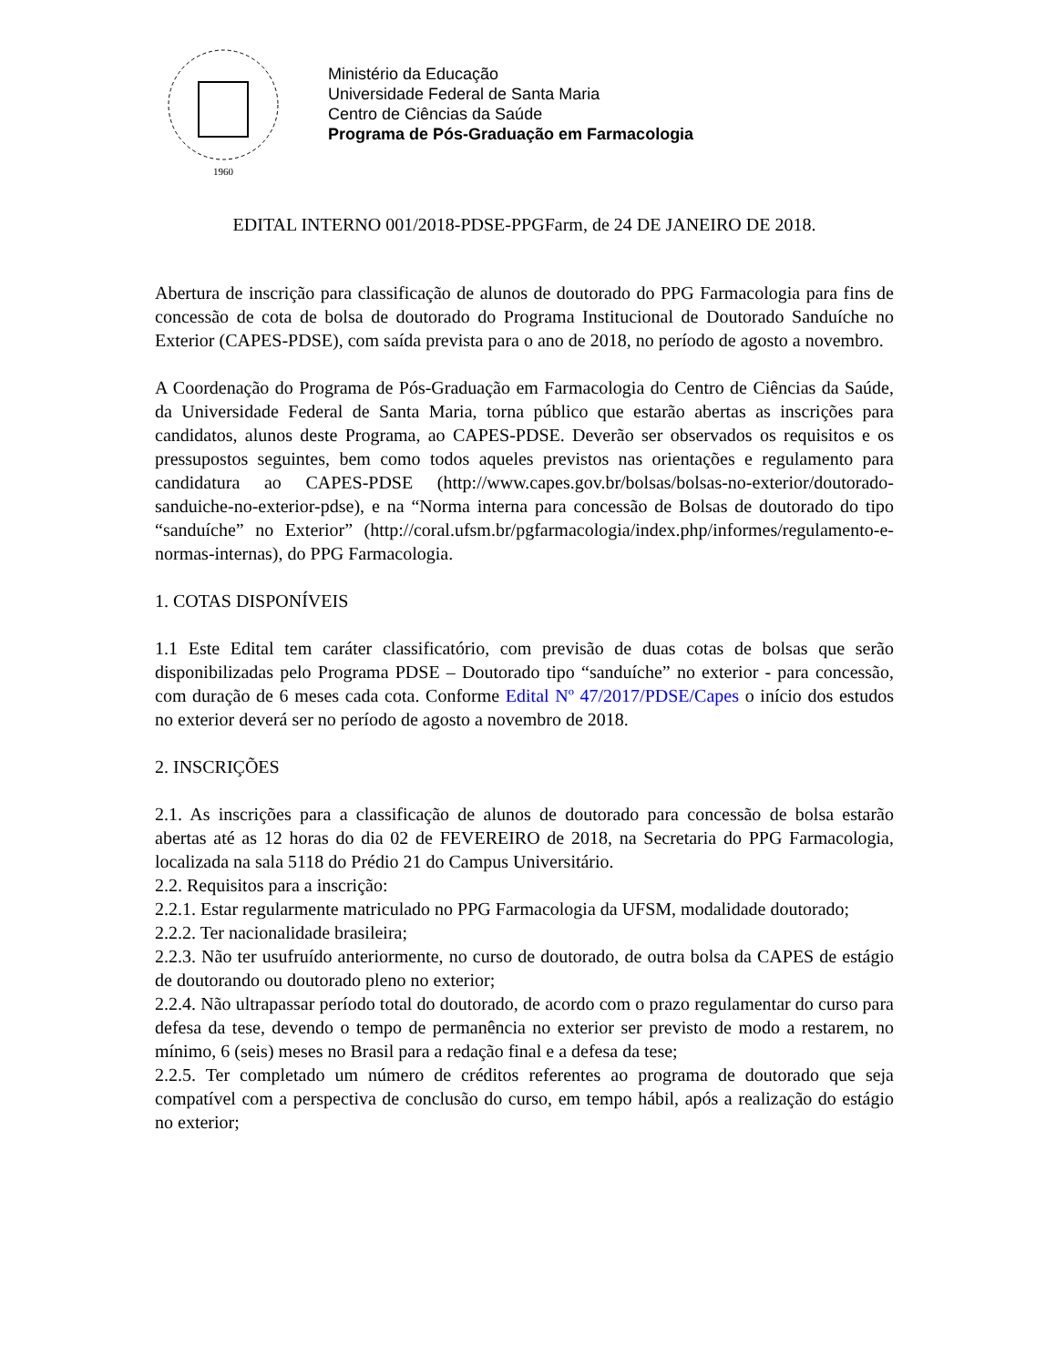1960
Ministério da Educação
Universidade Federal de Santa Maria
Centro de Ciências da Saúde
Programa de Pós-Graduação em Farmacologia
EDITAL INTERNO 001/2018-PDSE-PPGFarm, de 24 DE JANEIRO DE 2018.
Abertura de inscrição para classificação de alunos de doutorado do PPG Farmacologia para fins de concessão de cota de bolsa de doutorado do Programa Institucional de Doutorado Sanduíche no Exterior (CAPES-PDSE), com saída prevista para o ano de 2018, no período de agosto a novembro.
A Coordenação do Programa de Pós-Graduação em Farmacologia do Centro de Ciências da Saúde, da Universidade Federal de Santa Maria, torna público que estarão abertas as inscrições para candidatos, alunos deste Programa, ao CAPES-PDSE. Deverão ser observados os requisitos e os pressupostos seguintes, bem como todos aqueles previstos nas orientações e regulamento para candidatura ao CAPES-PDSE (http://www.capes.gov.br/bolsas/bolsas-no-exterior/doutorado-sanduiche-no-exterior-pdse), e na “Norma interna para concessão de Bolsas de doutorado do tipo “sanduíche” no Exterior” (http://coral.ufsm.br/pgfarmacologia/index.php/informes/regulamento-e-normas-internas), do PPG Farmacologia.
1. COTAS DISPONÍVEIS
1.1 Este Edital tem caráter classificatório, com previsão de duas cotas de bolsas que serão disponibilizadas pelo Programa PDSE – Doutorado tipo “sanduíche” no exterior - para concessão, com duração de 6 meses cada cota. Conforme Edital Nº 47/2017/PDSE/Capes o início dos estudos no exterior deverá ser no período de agosto a novembro de 2018.
2. INSCRIÇÕES
2.1. As inscrições para a classificação de alunos de doutorado para concessão de bolsa estarão abertas até as 12 horas do dia 02 de FEVEREIRO de 2018, na Secretaria do PPG Farmacologia, localizada na sala 5118 do Prédio 21 do Campus Universitário.
2.2. Requisitos para a inscrição:
2.2.1. Estar regularmente matriculado no PPG Farmacologia da UFSM, modalidade doutorado;
2.2.2. Ter nacionalidade brasileira;
2.2.3. Não ter usufruído anteriormente, no curso de doutorado, de outra bolsa da CAPES de estágio de doutorando ou doutorado pleno no exterior;
2.2.4. Não ultrapassar período total do doutorado, de acordo com o prazo regulamentar do curso para defesa da tese, devendo o tempo de permanência no exterior ser previsto de modo a restarem, no mínimo, 6 (seis) meses no Brasil para a redação final e a defesa da tese;
2.2.5. Ter completado um número de créditos referentes ao programa de doutorado que seja compatível com a perspectiva de conclusão do curso, em tempo hábil, após a realização do estágio no exterior;